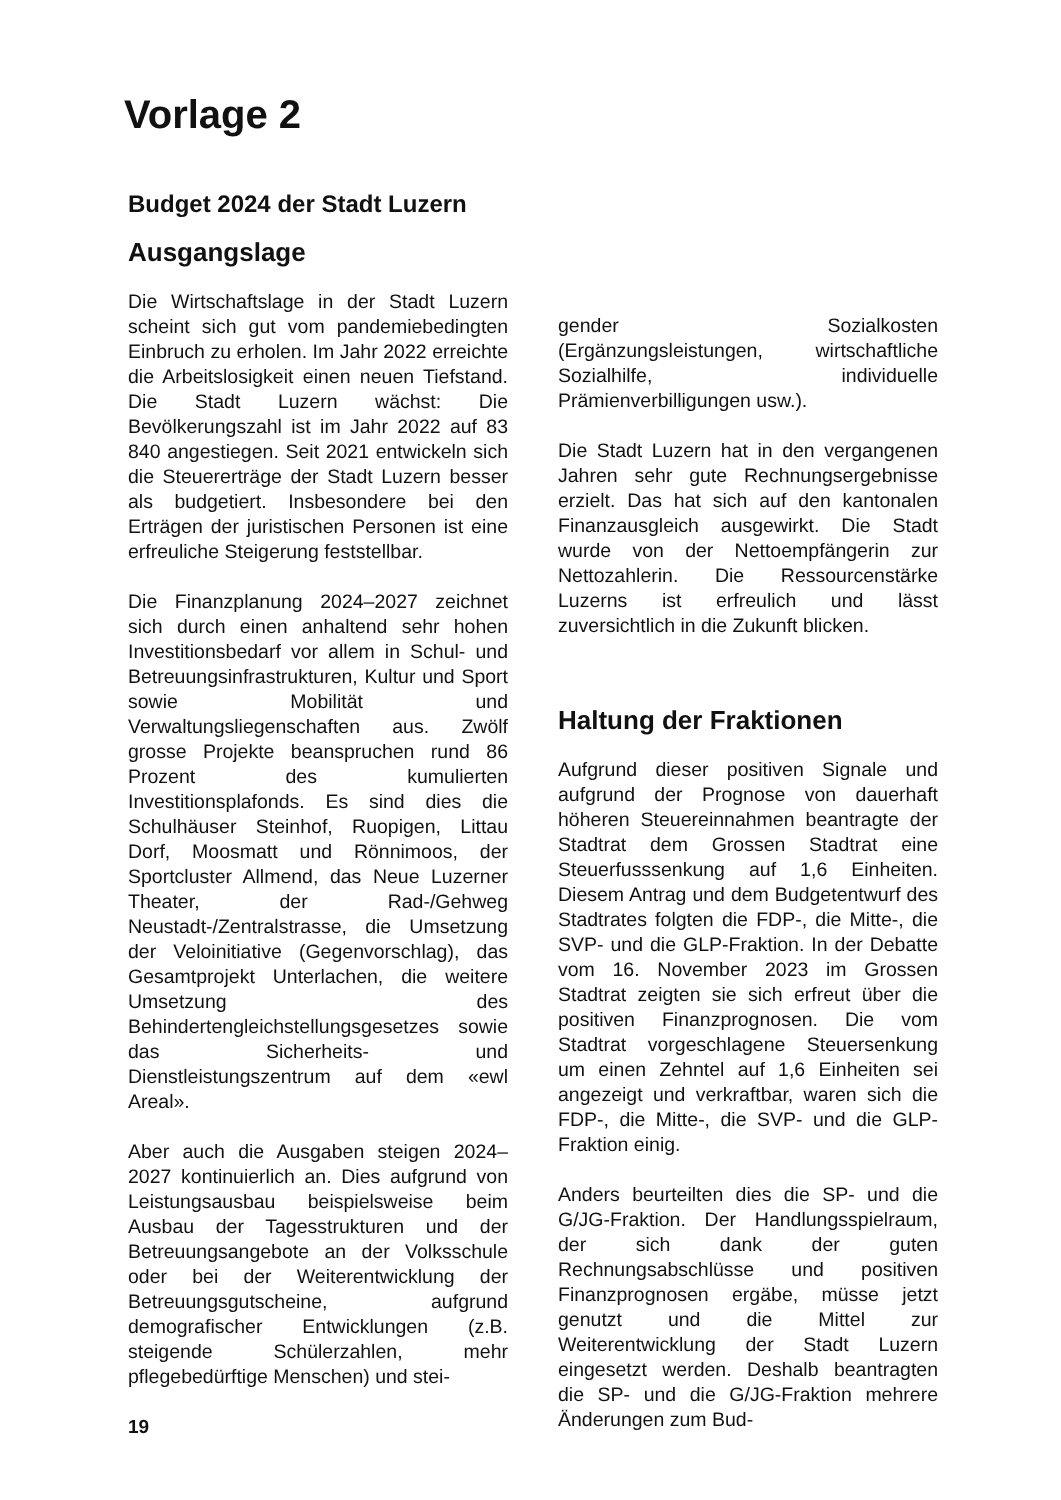Vorlage 2
Budget 2024 der Stadt Luzern
Ausgangslage
Die Wirtschaftslage in der Stadt Luzern scheint sich gut vom pandemiebedingten Einbruch zu erholen. Im Jahr 2022 erreichte die Arbeitslosigkeit einen neuen Tiefstand. Die Stadt Luzern wächst: Die Bevölkerungszahl ist im Jahr 2022 auf 83 840 angestiegen. Seit 2021 entwickeln sich die Steuererträge der Stadt Luzern besser als budgetiert. Insbesondere bei den Erträgen der juristischen Personen ist eine erfreuliche Steigerung feststellbar.
Die Finanzplanung 2024–2027 zeichnet sich durch einen anhaltend sehr hohen Investitionsbedarf vor allem in Schul- und Betreuungsinfrastrukturen, Kultur und Sport sowie Mobilität und Verwaltungsliegenschaften aus. Zwölf grosse Projekte beanspruchen rund 86 Prozent des kumulierten Investitionsplafonds. Es sind dies die Schulhäuser Steinhof, Ruopigen, Littau Dorf, Moosmatt und Rönnimoos, der Sportcluster Allmend, das Neue Luzerner Theater, der Rad-/Gehweg Neustadt-/Zentralstrasse, die Umsetzung der Veloinitiative (Gegenvorschlag), das Gesamtprojekt Unterlachen, die weitere Umsetzung des Behindertengleichstellungsgesetzes sowie das Sicherheits- und Dienstleistungszentrum auf dem «ewl Areal».
Aber auch die Ausgaben steigen 2024–2027 kontinuierlich an. Dies aufgrund von Leistungsausbau beispielsweise beim Ausbau der Tagesstrukturen und der Betreuungsangebote an der Volksschule oder bei der Weiterentwicklung der Betreuungsgutscheine, aufgrund demografischer Entwicklungen (z.B. steigende Schülerzahlen, mehr pflegebedürftige Menschen) und stei-
gender Sozialkosten (Ergänzungsleistungen, wirtschaftliche Sozialhilfe, individuelle Prämienverbilligungen usw.).
Die Stadt Luzern hat in den vergangenen Jahren sehr gute Rechnungsergebnisse erzielt. Das hat sich auf den kantonalen Finanzausgleich ausgewirkt. Die Stadt wurde von der Nettoempfängerin zur Nettozahlerin. Die Ressourcenstärke Luzerns ist erfreulich und lässt zuversichtlich in die Zukunft blicken.
Haltung der Fraktionen
Aufgrund dieser positiven Signale und aufgrund der Prognose von dauerhaft höheren Steuereinnahmen beantragte der Stadtrat dem Grossen Stadtrat eine Steuerfusssenkung auf 1,6 Einheiten. Diesem Antrag und dem Budgetentwurf des Stadtrates folgten die FDP-, die Mitte-, die SVP- und die GLP-Fraktion. In der Debatte vom 16. November 2023 im Grossen Stadtrat zeigten sie sich erfreut über die positiven Finanzprognosen. Die vom Stadtrat vorgeschlagene Steuersenkung um einen Zehntel auf 1,6 Einheiten sei angezeigt und verkraftbar, waren sich die FDP-, die Mitte-, die SVP- und die GLP-Fraktion einig.
Anders beurteilten dies die SP- und die G/JG-Fraktion. Der Handlungsspielraum, der sich dank der guten Rechnungsabschlüsse und positiven Finanzprognosen ergäbe, müsse jetzt genutzt und die Mittel zur Weiterentwicklung der Stadt Luzern eingesetzt werden. Deshalb beantragten die SP- und die G/JG-Fraktion mehrere Änderungen zum Bud-
19